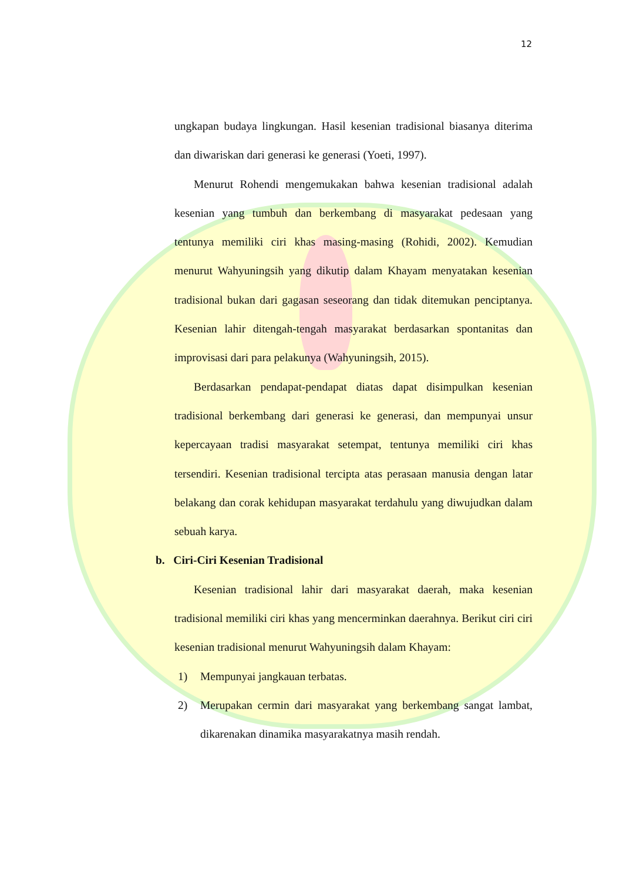12
ungkapan budaya lingkungan. Hasil kesenian tradisional biasanya diterima dan diwariskan dari generasi ke generasi (Yoeti, 1997).
Menurut Rohendi mengemukakan bahwa kesenian tradisional adalah kesenian yang tumbuh dan berkembang di masyarakat pedesaan yang tentunya memiliki ciri khas masing-masing (Rohidi, 2002). Kemudian menurut Wahyuningsih yang dikutip dalam Khayam menyatakan kesenian tradisional bukan dari gagasan seseorang dan tidak ditemukan penciptanya. Kesenian lahir ditengah-tengah masyarakat berdasarkan spontanitas dan improvisasi dari para pelakunya (Wahyuningsih, 2015).
Berdasarkan pendapat-pendapat diatas dapat disimpulkan kesenian tradisional berkembang dari generasi ke generasi, dan mempunyai unsur kepercayaan tradisi masyarakat setempat, tentunya memiliki ciri khas tersendiri. Kesenian tradisional tercipta atas perasaan manusia dengan latar belakang dan corak kehidupan masyarakat terdahulu yang diwujudkan dalam sebuah karya.
b. Ciri-Ciri Kesenian Tradisional
Kesenian tradisional lahir dari masyarakat daerah, maka kesenian tradisional memiliki ciri khas yang mencerminkan daerahnya. Berikut ciri ciri kesenian tradisional menurut Wahyuningsih dalam Khayam:
1) Mempunyai jangkauan terbatas.
2) Merupakan cermin dari masyarakat yang berkembang sangat lambat, dikarenakan dinamika masyarakatnya masih rendah.